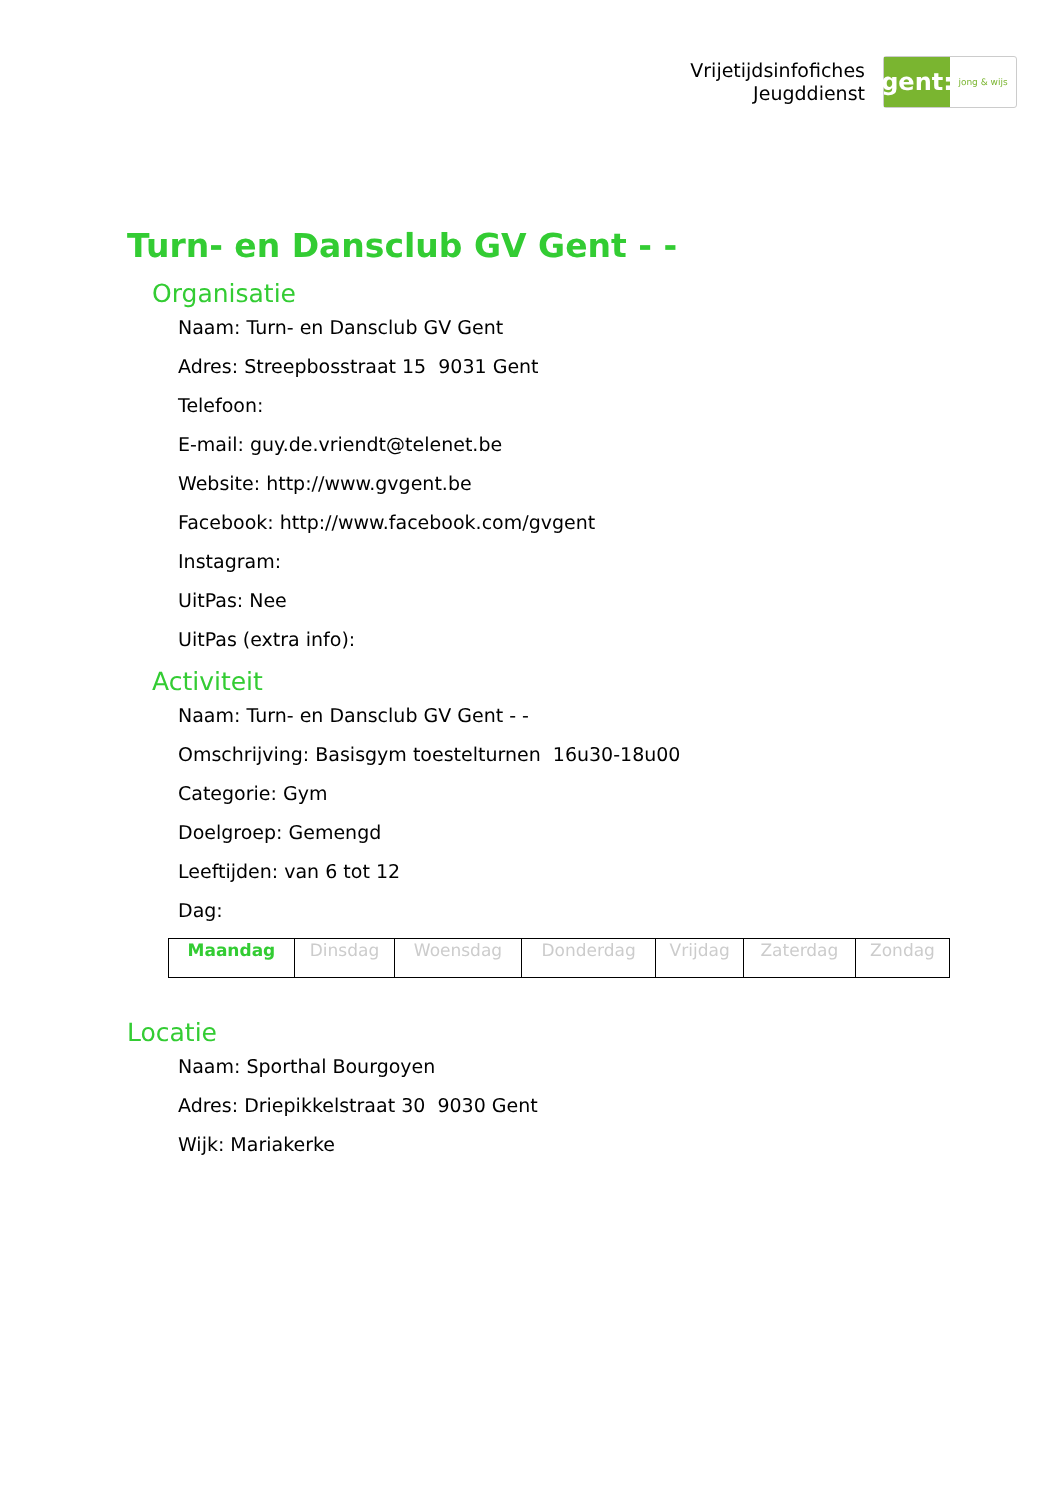Vrijetijdsinfofiches
Jeugddienst
gent:
jong & wijs
Turn- en Dansclub GV Gent - -
Organisatie
Naam: Turn- en Dansclub GV Gent
Adres: Streepbosstraat 15 9031 Gent
Telefoon:
E-mail: guy.de.vriendt@telenet.be
Website: http://www.gvgent.be
Facebook: http://www.facebook.com/gvgent
Instagram:
UitPas: Nee
UitPas (extra info):
Activiteit
Naam: Turn- en Dansclub GV Gent - -
Omschrijving: Basisgym toestelturnen 16u30-18u00
Categorie: Gym
Doelgroep: Gemengd
Leeftijden: van 6 tot 12
Dag:
| Maandag | Dinsdag | Woensdag | Donderdag | Vrijdag | Zaterdag | Zondag |
Locatie
Naam: Sporthal Bourgoyen
Adres: Driepikkelstraat 30 9030 Gent
Wijk: Mariakerke